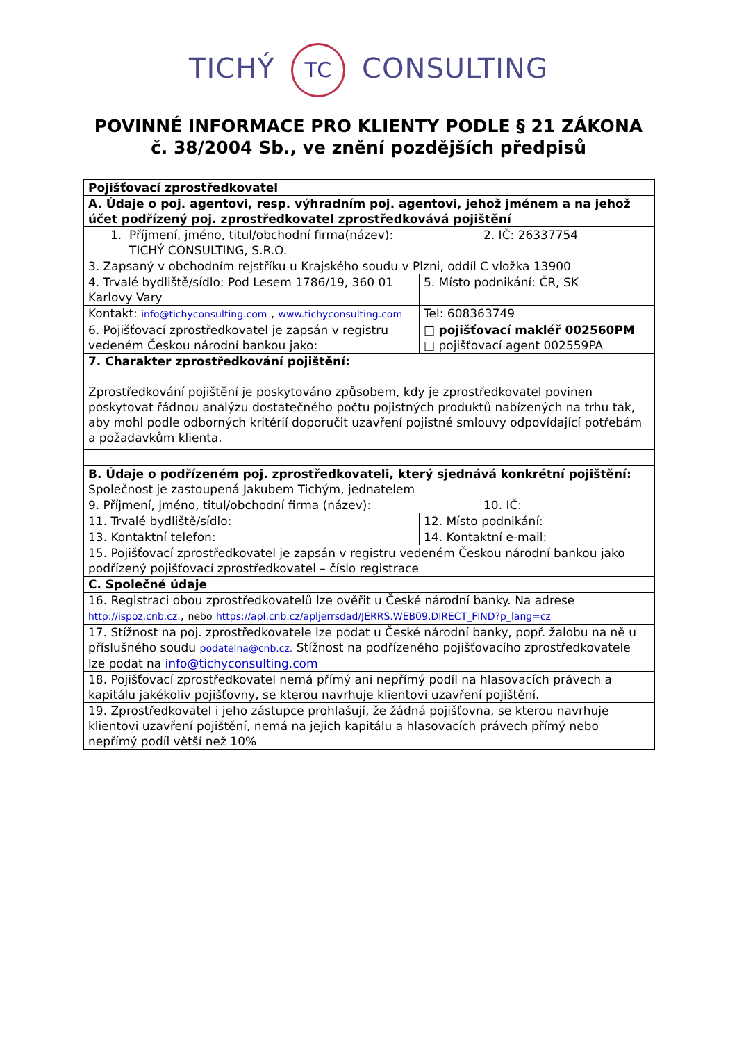TICHÝ TC CONSULTING
POVINNÉ INFORMACE PRO KLIENTY PODLE § 21 ZÁKONA
č. 38/2004 Sb., ve znění pozdějších předpisů
| Pojišťovací zprostředkovatel | | |
| A. Údaje o poj. agentovi, resp. výhradním poj. agentovi, jehož jménem a na jehož účet podřízený poj. zprostředkovatel zprostředkovává pojištění | | |
| 1. Příjmení, jméno, titul/obchodní firma(název): TICHÝ CONSULTING, S.R.O. | | 2. IČ: 26337754 |
| 3. Zapsaný v obchodním rejstříku u Krajského soudu v Plzni, oddíl C vložka 13900 | | |
| 4. Trvalé bydliště/sídlo: Pod Lesem 1786/19, 360 01 Karlovy Vary | 5. Místo podnikání: ČR, SK | |
| Kontakt: info@tichyconsulting.com , www.tichyconsulting.com | Tel: 608363749 | |
| 6. Pojišťovací zprostředkovatel je zapsán v registru vedeném Českou národní bankou jako: | □ pojišťovací makléř 002560PM □ pojišťovací agent 002559PA | |
| 7. Charakter zprostředkování pojištění: Zprostředkování pojištění je poskytováno způsobem, kdy je zprostředkovatel povinen poskytovat řádnou analýzu dostatečného počtu pojistných produktů nabízených na trhu tak, aby mohl podle odborných kritérií doporučit uzavření pojistné smlouvy odpovídající potřebám a požadavkům klienta. | | |
| B. Údaje o podřízeném poj. zprostředkovateli, který sjednává konkrétní pojištění: Společnost je zastoupená Jakubem Tichým, jednatelem | | |
| 9. Příjmení, jméno, titul/obchodní firma (název): | | 10. IČ: |
| 11. Trvalé bydliště/sídlo: | 12. Místo podnikání: | |
| 13. Kontaktní telefon: | 14. Kontaktní e-mail: | |
| 15. Pojišťovací zprostředkovatel je zapsán v registru vedeném Českou národní bankou jako podřízený pojišťovací zprostředkovatel – číslo registrace | | |
| C. Společné údaje | | |
| 16. Registraci obou zprostředkovatelů lze ověřit u České národní banky. Na adrese http://ispoz.cnb.cz. , nebo https://apl.cnb.cz/apljerrsdad/JERRS.WEB09.DIRECT_FIND?p_lang=cz | | |
| 17. Stížnost na poj. zprostředkovatele lze podat u České národní banky, popř. žalobu na ně u příslušného soudu podatelna@cnb.cz. Stížnost na podřízeného pojišťovacího zprostředkovatele lze podat na info@tichyconsulting.com | | |
| 18. Pojišťovací zprostředkovatel nemá přímý ani nepřímý podíl na hlasovacích právech a kapitálu jakékoliv pojišťovny, se kterou navrhuje klientovi uzavření pojištění. | | |
| 19. Zprostředkovatel i jeho zástupce prohlašují, že žádná pojišťovna, se kterou navrhuje klientovi uzavření pojištění, nemá na jejich kapitálu a hlasovacích právech přímý nebo nepřímý podíl větší než 10% | | |